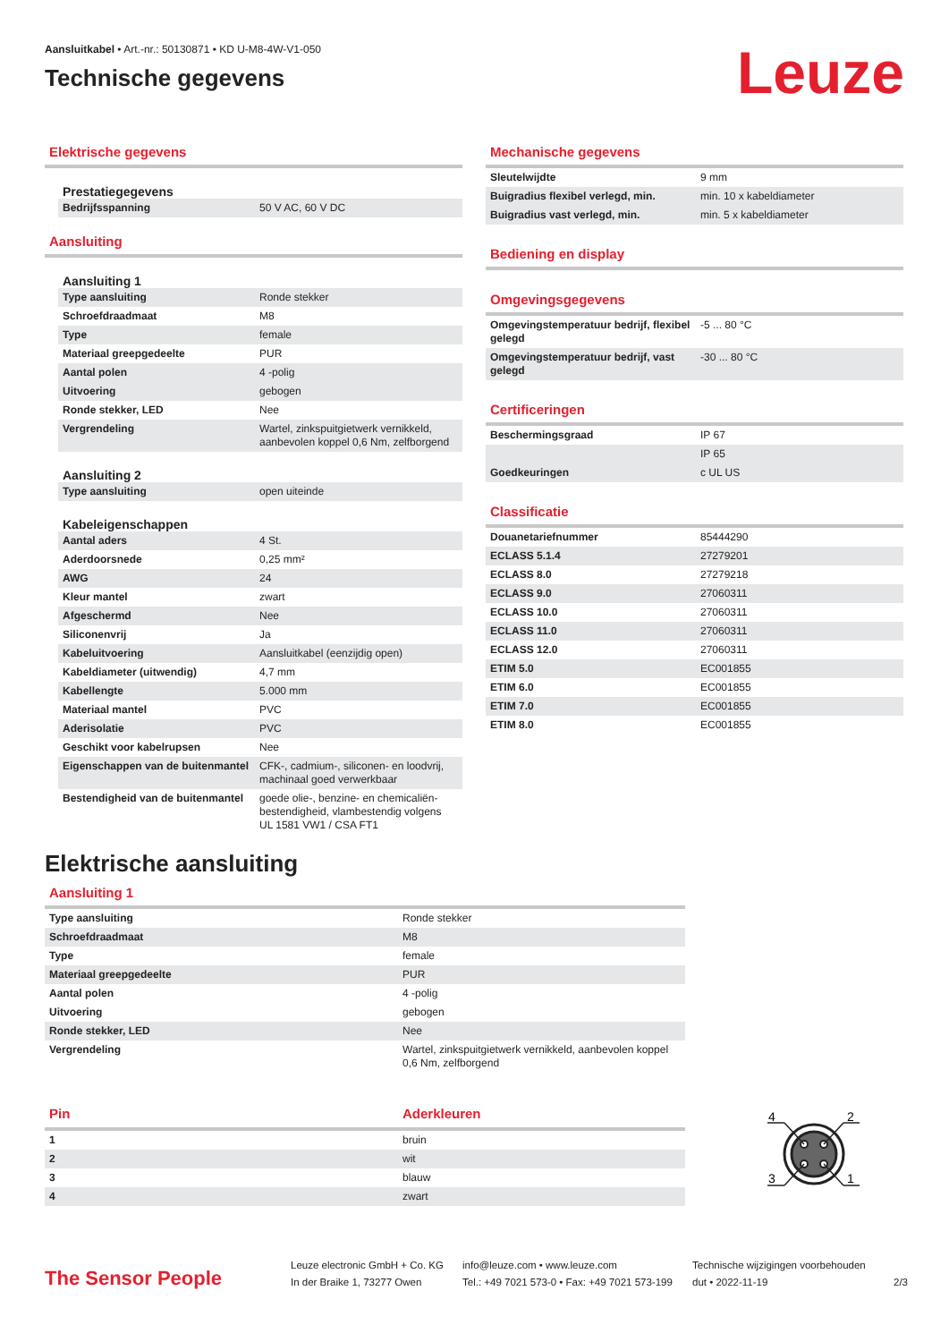Aansluitkabel • Art.-nr.: 50130871 • KD U-M8-4W-V1-050
Technische gegevens
Leuze
Elektrische gegevens
Prestatiegegevens
| Bedrijfsspanning | 50 V AC, 60 V DC |
Aansluiting
Aansluiting 1
| Type aansluiting | Ronde stekker |
| Schroefdraadmaat | M8 |
| Type | female |
| Materiaal greepgedeelte | PUR |
| Aantal polen | 4 -polig |
| Uitvoering | gebogen |
| Ronde stekker, LED | Nee |
| Vergrendeling | Wartel, zinkspuitgietwerk vernikkeld, aanbevolen koppel 0,6 Nm, zelfborgend |
Aansluiting 2
| Type aansluiting | open uiteinde |
Kabeleigenschappen
| Aantal aders | 4 St. |
| Aderdoorsnede | 0,25 mm² |
| AWG | 24 |
| Kleur mantel | zwart |
| Afgeschermd | Nee |
| Siliconenvrij | Ja |
| Kabeluitvoering | Aansluitkabel (eenzijdig open) |
| Kabeldiameter (uitwendig) | 4,7 mm |
| Kabellengte | 5.000 mm |
| Materiaal mantel | PVC |
| Aderisolatie | PVC |
| Geschikt voor kabelrupsen | Nee |
| Eigenschappen van de buitenmantel | CFK-, cadmium-, siliconen- en loodvrij, machinaal goed verwerkbaar |
| Bestendigheid van de buitenmantel | goede olie-, benzine- en chemicaliën-bestendigheid, vlambestendig volgens UL 1581 VW1 / CSA FT1 |
Mechanische gegevens
| Sleutelwijdte | 9 mm |
| Buigradius flexibel verlegd, min. | min. 10 x kabeldiameter |
| Buigradius vast verlegd, min. | min. 5 x kabeldiameter |
Bediening en display
Omgevingsgegevens
| Omgevingstemperatuur bedrijf, flexibel gelegd | -5 ... 80 °C |
| Omgevingstemperatuur bedrijf, vast gelegd | -30 ... 80 °C |
Certificeringen
| Beschermingsgraad | IP 67 |
| | IP 65 |
| Goedkeuringen | c UL US |
Classificatie
| Douanetariefnummer | 85444290 |
| ECLASS 5.1.4 | 27279201 |
| ECLASS 8.0 | 27279218 |
| ECLASS 9.0 | 27060311 |
| ECLASS 10.0 | 27060311 |
| ECLASS 11.0 | 27060311 |
| ECLASS 12.0 | 27060311 |
| ETIM 5.0 | EC001855 |
| ETIM 6.0 | EC001855 |
| ETIM 7.0 | EC001855 |
| ETIM 8.0 | EC001855 |
Elektrische aansluiting
Aansluiting 1
| Type aansluiting | Ronde stekker |
| Schroefdraadmaat | M8 |
| Type | female |
| Materiaal greepgedeelte | PUR |
| Aantal polen | 4 -polig |
| Uitvoering | gebogen |
| Ronde stekker, LED | Nee |
| Vergrendeling | Wartel, zinkspuitgietwerk vernikkeld, aanbevolen koppel 0,6 Nm, zelfborgend |
| Pin | Aderkleuren |
| 1 | bruin |
| 2 | wit |
| 3 | blauw |
| 4 | zwart |
4
2
3
1
The Sensor People
Leuze electronic GmbH + Co. KG
In der Braike 1, 73277 Owen
info@leuze.com • www.leuze.com
Tel.: +49 7021 573-0 • Fax: +49 7021 573-199
Technische wijzigingen voorbehouden
dut • 2022-11-19
2/3